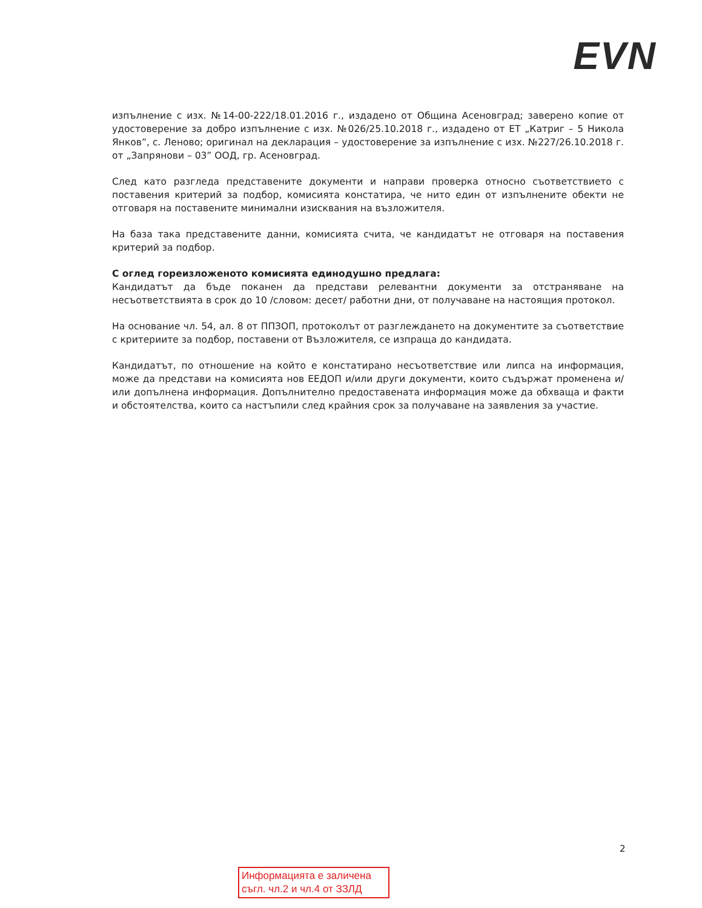EVN
изпълнение с изх. №14-00-222/18.01.2016 г., издадено от Община Асеновград; заверено копие от удостоверение за добро изпълнение с изх. №026/25.10.2018 г., издадено от ЕТ „Катриг – 5 Никола Янков”, с. Леново; оригинал на декларация – удостоверение за изпълнение с изх. №227/26.10.2018 г. от „Запрянови – 03” ООД, гр. Асеновград.
След като разгледа представените документи и направи проверка относно съответствието с поставения критерий за подбор, комисията констатира, че нито един от изпълнените обекти не отговаря на поставените минимални изисквания на възложителя.
На база така представените данни, комисията счита, че кандидатът не отговаря на поставения критерий за подбор.
С оглед гореизложеното комисията единодушно предлага:
Кандидатът да бъде поканен да представи релевантни документи за отстраняване на несъответствията в срок до 10 /словом: десет/ работни дни, от получаване на настоящия протокол.
На основание чл. 54, ал. 8 от ППЗОП, протоколът от разглеждането на документите за съответствие с критериите за подбор, поставени от Възложителя, се изпраща до кандидата.
Кандидатът, по отношение на който е констатирано несъответствие или липса на информация, може да представи на комисията нов ЕЕДОП и/или други документи, които съдържат променена и/или допълнена информация. Допълнително предоставената информация може да обхваща и факти и обстоятелства, които са настъпили след крайния срок за получаване на заявления за участие.
2
Информацията е заличена
съгл. чл.2 и чл.4 от ЗЗЛД